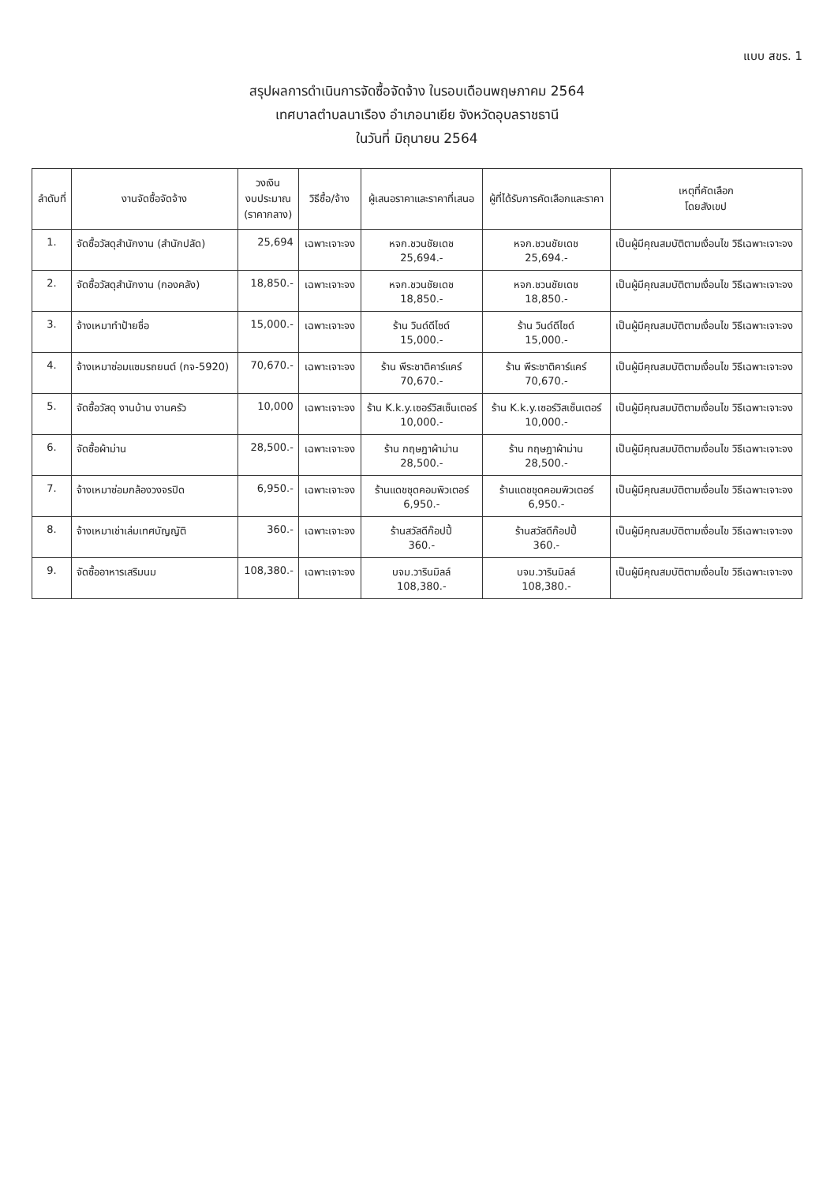แบบ สขร. 1
สรุปผลการดำเนินการจัดซื้อจัดจ้าง ในรอบเดือนพฤษภาคม 2564
เทศบาลตำบลนาเรือง อำเภอนาเยีย จังหวัดอุบลราชธานี
ในวันที่ มิถุนายน 2564
| ลำดับที่ | งานจัดซื้อจัดจ้าง | วงเงิน งบประมาณ (ราคากลาง) | วิธีซื้อ/จ้าง | ผู้เสนอราคาและราคาที่เสนอ | ผู้ที่ได้รับการคัดเลือกและราคา | เหตุที่คัดเลือก โดยสังเขป |
| --- | --- | --- | --- | --- | --- | --- |
| 1. | จัดซื้อวัสดุสำนักงาน (สำนักปลัด) | 25,694 | เฉพาะเจาะจง | หจก.ชวนชัยเดช 25,694.- | หจก.ชวนชัยเดช 25,694.- | เป็นผู้มีคุณสมบัติตามเงื่อนไข วิธีเฉพาะเจาะจง |
| 2. | จัดซื้อวัสดุสำนักงาน (กองคลัง) | 18,850.- | เฉพาะเจาะจง | หจก.ชวนชัยเดช 18,850.- | หจก.ชวนชัยเดช 18,850.- | เป็นผู้มีคุณสมบัติตามเงื่อนไข วิธีเฉพาะเจาะจง |
| 3. | จ้างเหมาทำป้ายชื่อ | 15,000.- | เฉพาะเจาะจง | ร้าน วินด์ดีไซด์ 15,000.- | ร้าน วินด์ดีไซด์ 15,000.- | เป็นผู้มีคุณสมบัติตามเงื่อนไข วิธีเฉพาะเจาะจง |
| 4. | จ้างเหมาซ่อมแซมรถยนต์ (กจ-5920) | 70,670.- | เฉพาะเจาะจง | ร้าน พีระชาติคาร์แคร์ 70,670.- | ร้าน พีระชาติคาร์แคร์ 70,670.- | เป็นผู้มีคุณสมบัติตามเงื่อนไข วิธีเฉพาะเจาะจง |
| 5. | จัดซื้อวัสดุ งานบ้าน งานครัว | 10,000 | เฉพาะเจาะจง | ร้าน K.k.y.เซอร์วิสเซ็นเตอร์ 10,000.- | ร้าน K.k.y.เซอร์วิสเซ็นเตอร์ 10,000.- | เป็นผู้มีคุณสมบัติตามเงื่อนไข วิธีเฉพาะเจาะจง |
| 6. | จัดซื้อผ้าม่าน | 28,500.- | เฉพาะเจาะจง | ร้าน กฤษฎาผ้าม่าน 28,500.- | ร้าน กฤษฎาผ้าม่าน 28,500.- | เป็นผู้มีคุณสมบัติตามเงื่อนไข วิธีเฉพาะเจาะจง |
| 7. | จ้างเหมาซ่อมกล้องวงจรปิด | 6,950.- | เฉพาะเจาะจง | ร้านแดชชุดคอมพิวเตอร์ 6,950.- | ร้านแดชชุดคอมพิวเตอร์ 6,950.- | เป็นผู้มีคุณสมบัติตามเงื่อนไข วิธีเฉพาะเจาะจง |
| 8. | จ้างเหมาเช่าเล่มเทศบัญญัติ | 360.- | เฉพาะเจาะจง | ร้านสวัสดีก๊อปปี้ 360.- | ร้านสวัสดีก๊อปปี้ 360.- | เป็นผู้มีคุณสมบัติตามเงื่อนไข วิธีเฉพาะเจาะจง |
| 9. | จัดซื้ออาหารเสริมนม | 108,380.- | เฉพาะเจาะจง | บจม.วารินมิลล์ 108,380.- | บจม.วารินมิลล์ 108,380.- | เป็นผู้มีคุณสมบัติตามเงื่อนไข วิธีเฉพาะเจาะจง |